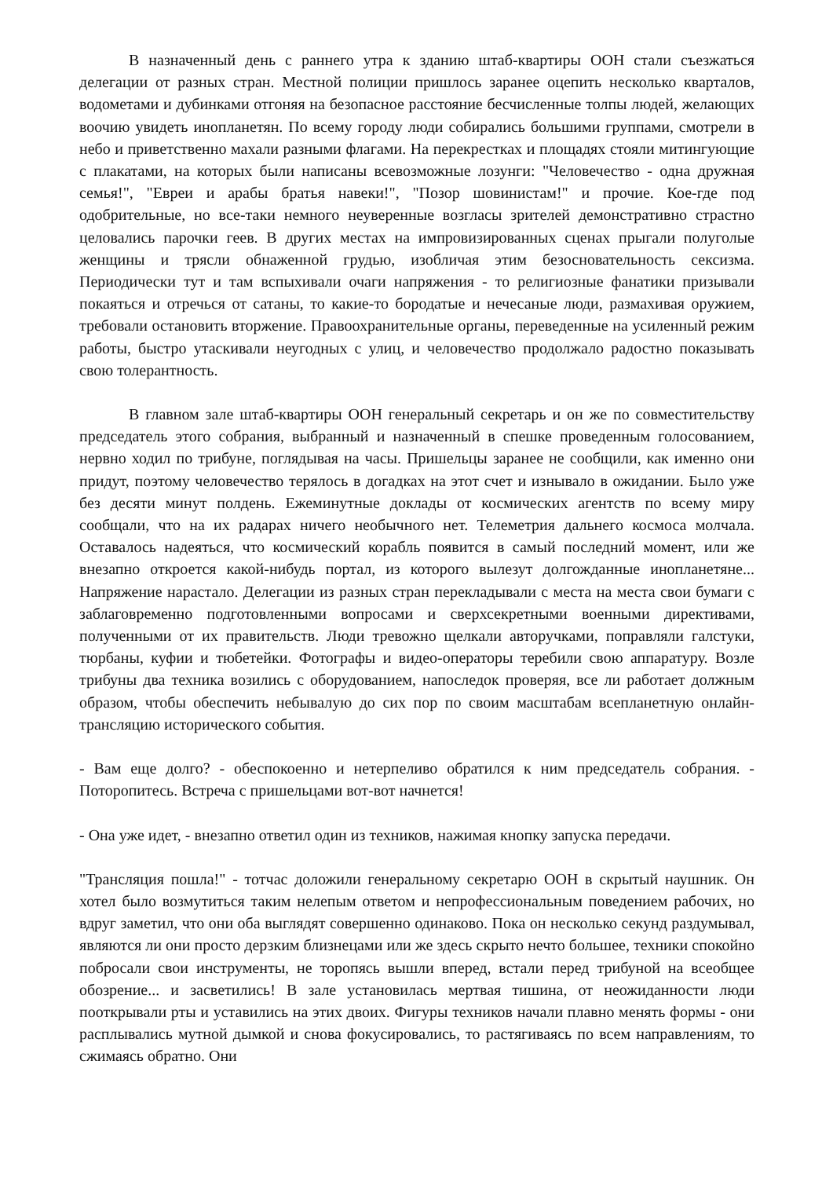В назначенный день с раннего утра к зданию штаб-квартиры ООН стали съезжаться делегации от разных стран. Местной полиции пришлось заранее оцепить несколько кварталов, водометами и дубинками отгоняя на безопасное расстояние бесчисленные толпы людей, желающих воочию увидеть инопланетян. По всему городу люди собирались большими группами, смотрели в небо и приветственно махали разными флагами. На перекрестках и площадях стояли митингующие с плакатами, на которых были написаны всевозможные лозунги: "Человечество - одна дружная семья!", "Евреи и арабы братья навеки!", "Позор шовинистам!" и прочие. Кое-где под одобрительные, но все-таки немного неуверенные возгласы зрителей демонстративно страстно целовались парочки геев. В других местах на импровизированных сценах прыгали полуголые женщины и трясли обнаженной грудью, изобличая этим безосновательность сексизма. Периодически тут и там вспыхивали очаги напряжения - то религиозные фанатики призывали покаяться и отречься от сатаны, то какие-то бородатые и нечесаные люди, размахивая оружием, требовали остановить вторжение. Правоохранительные органы, переведенные на усиленный режим работы, быстро утаскивали неугодных с улиц, и человечество продолжало радостно показывать свою толерантность.
В главном зале штаб-квартиры ООН генеральный секретарь и он же по совместительству председатель этого собрания, выбранный и назначенный в спешке проведенным голосованием, нервно ходил по трибуне, поглядывая на часы. Пришельцы заранее не сообщили, как именно они придут, поэтому человечество терялось в догадках на этот счет и изнывало в ожидании. Было уже без десяти минут полдень. Ежеминутные доклады от космических агентств по всему миру сообщали, что на их радарах ничего необычного нет. Телеметрия дальнего космоса молчала. Оставалось надеяться, что космический корабль появится в самый последний момент, или же внезапно откроется какой-нибудь портал, из которого вылезут долгожданные инопланетяне... Напряжение нарастало. Делегации из разных стран перекладывали с места на места свои бумаги с заблаговременно подготовленными вопросами и сверхсекретными военными директивами, полученными от их правительств. Люди тревожно щелкали авторучками, поправляли галстуки, тюрбаны, куфии и тюбетейки. Фотографы и видео-операторы теребили свою аппаратуру. Возле трибуны два техника возились с оборудованием, напоследок проверяя, все ли работает должным образом, чтобы обеспечить небывалую до сих пор по своим масштабам всепланетную онлайн-трансляцию исторического события.
- Вам еще долго? - обеспокоенно и нетерпеливо обратился к ним председатель собрания. - Поторопитесь. Встреча с пришельцами вот-вот начнется!
- Она уже идет, - внезапно ответил один из техников, нажимая кнопку запуска передачи.
"Трансляция пошла!" - тотчас доложили генеральному секретарю ООН в скрытый наушник. Он хотел было возмутиться таким нелепым ответом и непрофессиональным поведением рабочих, но вдруг заметил, что они оба выглядят совершенно одинаково. Пока он несколько секунд раздумывал, являются ли они просто дерзким близнецами или же здесь скрыто нечто большее, техники спокойно побросали свои инструменты, не торопясь вышли вперед, встали перед трибуной на всеобщее обозрение... и засветились! В зале установилась мертвая тишина, от неожиданности люди пооткрывали рты и уставились на этих двоих. Фигуры техников начали плавно менять формы - они расплывались мутной дымкой и снова фокусировались, то растягиваясь по всем направлениям, то сжимаясь обратно. Они